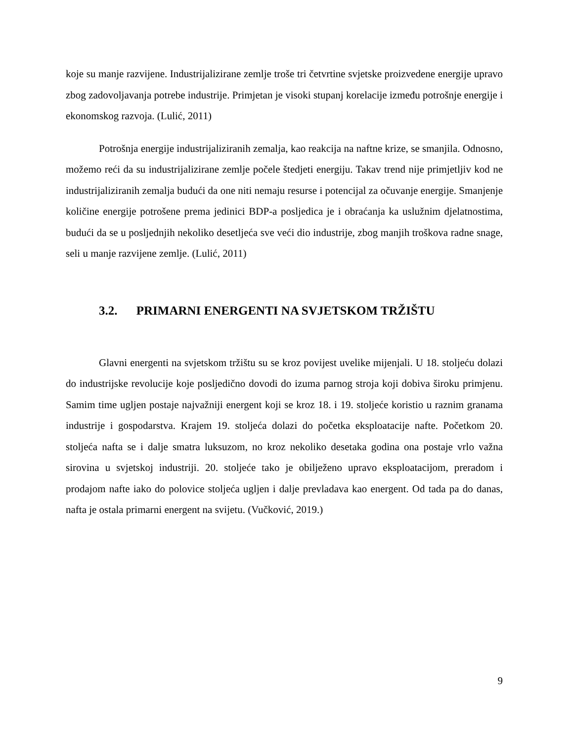koje su manje razvijene. Industrijalizirane zemlje troše tri četvrtine svjetske proizvedene energije upravo zbog zadovoljavanja potrebe industrije. Primjetan je visoki stupanj korelacije između potrošnje energije i ekonomskog razvoja. (Lulić, 2011)
Potrošnja energije industrijaliziranih zemalja, kao reakcija na naftne krize, se smanjila. Odnosno, možemo reći da su industrijalizirane zemlje počele štedjeti energiju. Takav trend nije primjetljiv kod ne industrijaliziranih zemalja budući da one niti nemaju resurse i potencijal za očuvanje energije. Smanjenje količine energije potrošene prema jedinici BDP-a posljedica je i obraćanja ka uslužnim djelatnostima, budući da se u posljednjih nekoliko desetljeća sve veći dio industrije, zbog manjih troškova radne snage, seli u manje razvijene zemlje. (Lulić, 2011)
3.2. PRIMARNI ENERGENTI NA SVJETSKOM TRŽIŠTU
Glavni energenti na svjetskom tržištu su se kroz povijest uvelike mijenjali. U 18. stoljeću dolazi do industrijske revolucije koje posljedično dovodi do izuma parnog stroja koji dobiva široku primjenu. Samim time ugljen postaje najvažniji energent koji se kroz 18. i 19. stoljeće koristio u raznim granama industrije i gospodarstva. Krajem 19. stoljeća dolazi do početka eksploatacije nafte. Početkom 20. stoljeća nafta se i dalje smatra luksuzom, no kroz nekoliko desetaka godina ona postaje vrlo važna sirovina u svjetskoj industriji. 20. stoljeće tako je obilježeno upravo eksploatacijom, preradom i prodajom nafte iako do polovice stoljeća ugljen i dalje prevladava kao energent. Od tada pa do danas, nafta je ostala primarni energent na svijetu. (Vučković, 2019.)
9